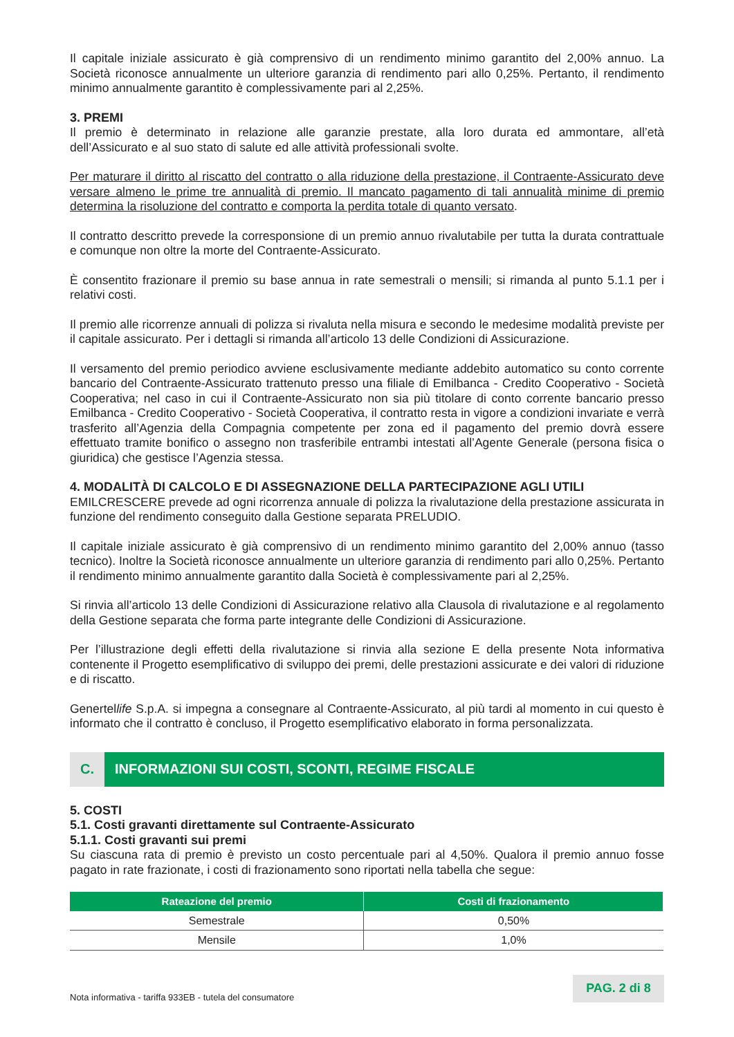Il capitale iniziale assicurato è già comprensivo di un rendimento minimo garantito del 2,00% annuo. La Società riconosce annualmente un ulteriore garanzia di rendimento pari allo 0,25%. Pertanto, il rendimento minimo annualmente garantito è complessivamente pari al 2,25%.
3. PREMI
Il premio è determinato in relazione alle garanzie prestate, alla loro durata ed ammontare, all’età dell’Assicurato e al suo stato di salute ed alle attività professionali svolte.
Per maturare il diritto al riscatto del contratto o alla riduzione della prestazione, il Contraente-Assicurato deve versare almeno le prime tre annualità di premio. Il mancato pagamento di tali annualità minime di premio determina la risoluzione del contratto e comporta la perdita totale di quanto versato.
Il contratto descritto prevede la corresponsione di un premio annuo rivalutabile per tutta la durata contrattuale e comunque non oltre la morte del Contraente-Assicurato.
È consentito frazionare il premio su base annua in rate semestrali o mensili; si rimanda al punto 5.1.1 per i relativi costi.
Il premio alle ricorrenze annuali di polizza si rivaluta nella misura e secondo le medesime modalità previste per il capitale assicurato. Per i dettagli si rimanda all’articolo 13 delle Condizioni di Assicurazione.
Il versamento del premio periodico avviene esclusivamente mediante addebito automatico su conto corrente bancario del Contraente-Assicurato trattenuto presso una filiale di Emilbanca - Credito Cooperativo - Società Cooperativa; nel caso in cui il Contraente-Assicurato non sia più titolare di conto corrente bancario presso Emilbanca - Credito Cooperativo - Società Cooperativa, il contratto resta in vigore a condizioni invariate e verrà trasferito all’Agenzia della Compagnia competente per zona ed il pagamento del premio dovrà essere effettuato tramite bonifico o assegno non trasferibile entrambi intestati all’Agente Generale (persona fisica o giuridica) che gestisce l’Agenzia stessa.
4. MODALITÀ DI CALCOLO E DI ASSEGNAZIONE DELLA PARTECIPAZIONE AGLI UTILI
EMILCRESCERE prevede ad ogni ricorrenza annuale di polizza la rivalutazione della prestazione assicurata in funzione del rendimento conseguito dalla Gestione separata PRELUDIO.
Il capitale iniziale assicurato è già comprensivo di un rendimento minimo garantito del 2,00% annuo (tasso tecnico). Inoltre la Società riconosce annualmente un ulteriore garanzia di rendimento pari allo 0,25%. Pertanto il rendimento minimo annualmente garantito dalla Società è complessivamente pari al 2,25%.
Si rinvia all’articolo 13 delle Condizioni di Assicurazione relativo alla Clausola di rivalutazione e al regolamento della Gestione separata che forma parte integrante delle Condizioni di Assicurazione.
Per l’illustrazione degli effetti della rivalutazione si rinvia alla sezione E della presente Nota informativa contenente il Progetto esemplificativo di sviluppo dei premi, delle prestazioni assicurate e dei valori di riduzione e di riscatto.
Genertellife S.p.A. si impegna a consegnare al Contraente-Assicurato, al più tardi al momento in cui questo è informato che il contratto è concluso, il Progetto esemplificativo elaborato in forma personalizzata.
C. INFORMAZIONI SUI COSTI, SCONTI, REGIME FISCALE
5. COSTI
5.1. Costi gravanti direttamente sul Contraente-Assicurato
5.1.1. Costi gravanti sui premi
Su ciascuna rata di premio è previsto un costo percentuale pari al 4,50%. Qualora il premio annuo fosse pagato in rate frazionate, i costi di frazionamento sono riportati nella tabella che segue:
| Rateazione del premio | Costi di frazionamento |
| --- | --- |
| Semestrale | 0,50% |
| Mensile | 1,0% |
Nota informativa - tariffa 933EB - tutela del consumatore
PAG. 2 di 8